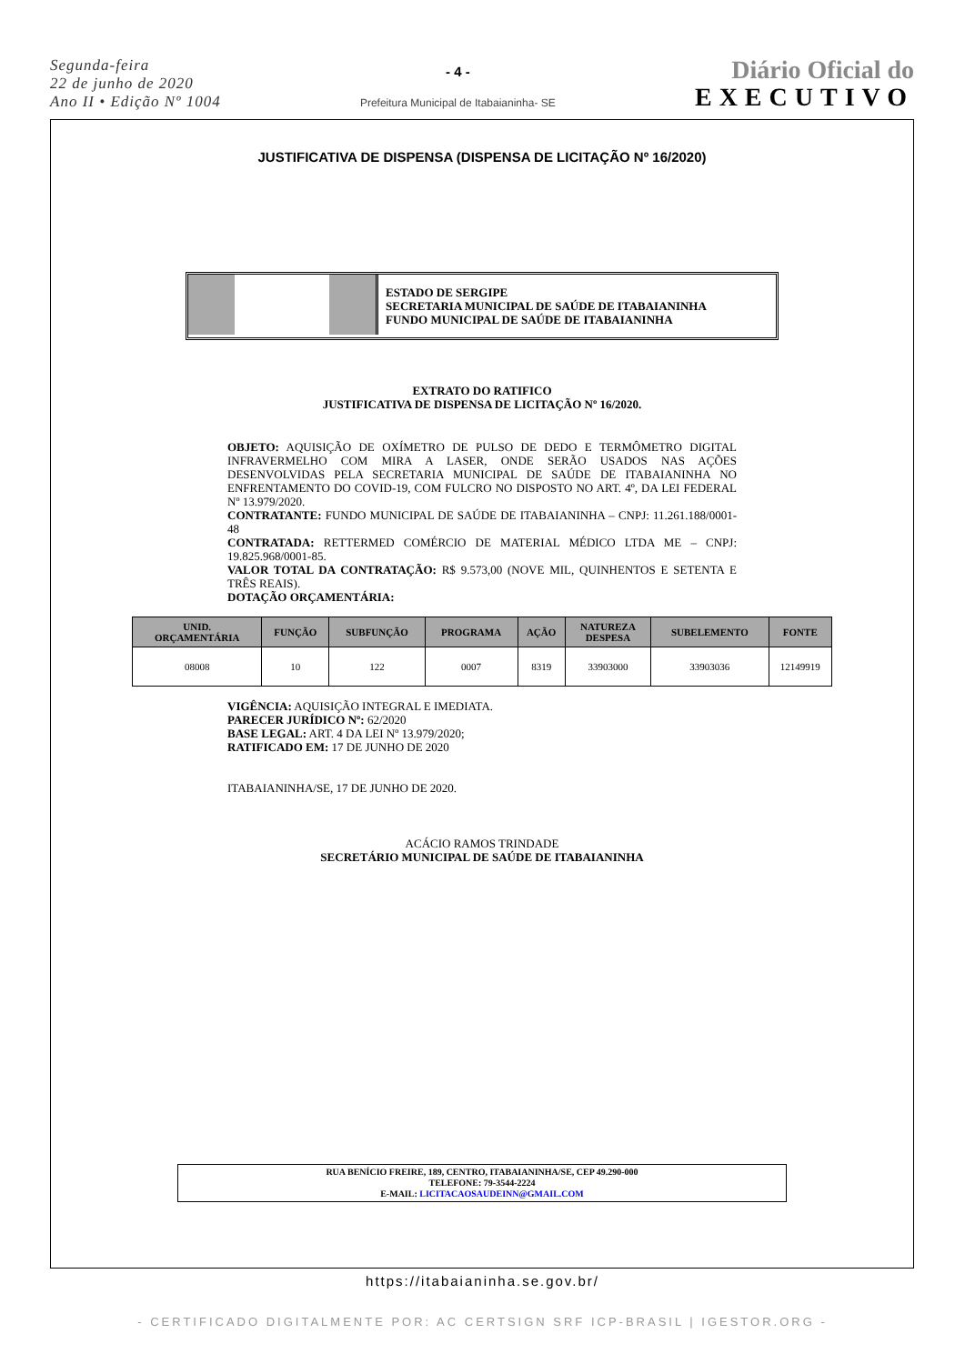Segunda-feira
22 de junho de 2020
Ano II • Edição Nº 1004
- 4 -
Prefeitura Municipal de Itabaianinha- SE
Diário Oficial do
EXECUTIVO
JUSTIFICATIVA DE DISPENSA (DISPENSA DE LICITAÇÃO Nº 16/2020)
ESTADO DE SERGIPE
SECRETARIA MUNICIPAL DE SAÚDE DE ITABAIANINHA
FUNDO MUNICIPAL DE SAÚDE DE ITABAIANINHA
EXTRATO DO RATIFICO
JUSTIFICATIVA DE DISPENSA DE LICITAÇÃO Nº 16/2020.
OBJETO: AQUISIÇÃO DE OXÍMETRO DE PULSO DE DEDO E TERMÔMETRO DIGITAL INFRAVERMELHO COM MIRA A LASER, ONDE SERÃO USADOS NAS AÇÕES DESENVOLVIDAS PELA SECRETARIA MUNICIPAL DE SAÚDE DE ITABAIANINHA NO ENFRENTAMENTO DO COVID-19, COM FULCRO NO DISPOSTO NO ART. 4º, DA LEI FEDERAL Nº 13.979/2020.
CONTRATANTE: FUNDO MUNICIPAL DE SAÚDE DE ITABAIANINHA – CNPJ: 11.261.188/0001-48
CONTRATADA: RETTERMED COMÉRCIO DE MATERIAL MÉDICO LTDA ME – CNPJ: 19.825.968/0001-85.
VALOR TOTAL DA CONTRATAÇÃO: R$ 9.573,00 (NOVE MIL, QUINHENTOS E SETENTA E TRÊS REAIS).
DOTAÇÃO ORÇAMENTÁRIA:
| UNID. ORÇAMENTÁRIA | FUNÇÃO | SUBFUNÇÃO | PROGRAMA | AÇÃO | NATUREZA DESPESA | SUBELEMENTO | FONTE |
| --- | --- | --- | --- | --- | --- | --- | --- |
| 08008 | 10 | 122 | 0007 | 8319 | 33903000 | 33903036 | 12149919 |
VIGÊNCIA: AQUISIÇÃO INTEGRAL E IMEDIATA.
PARECER JURÍDICO Nº: 62/2020
BASE LEGAL: ART. 4 DA LEI Nº 13.979/2020;
RATIFICADO EM: 17 DE JUNHO DE 2020
ITABAIANINHA/SE, 17 DE JUNHO DE 2020.
ACÁCIO RAMOS TRINDADE
SECRETÁRIO MUNICIPAL DE SAÚDE DE ITABAIANINHA
RUA BENÍCIO FREIRE, 189, CENTRO, ITABAIANINHA/SE, CEP 49.290-000
TELEFONE: 79-3544-2224
E-MAIL: LICITACAOSAUDEINN@GMAIL.COM
https://itabaianinha.se.gov.br/
- CERTIFICADO DIGITALMENTE POR: AC CERTSIGN SRF ICP-BRASIL | IGESTOR.ORG -